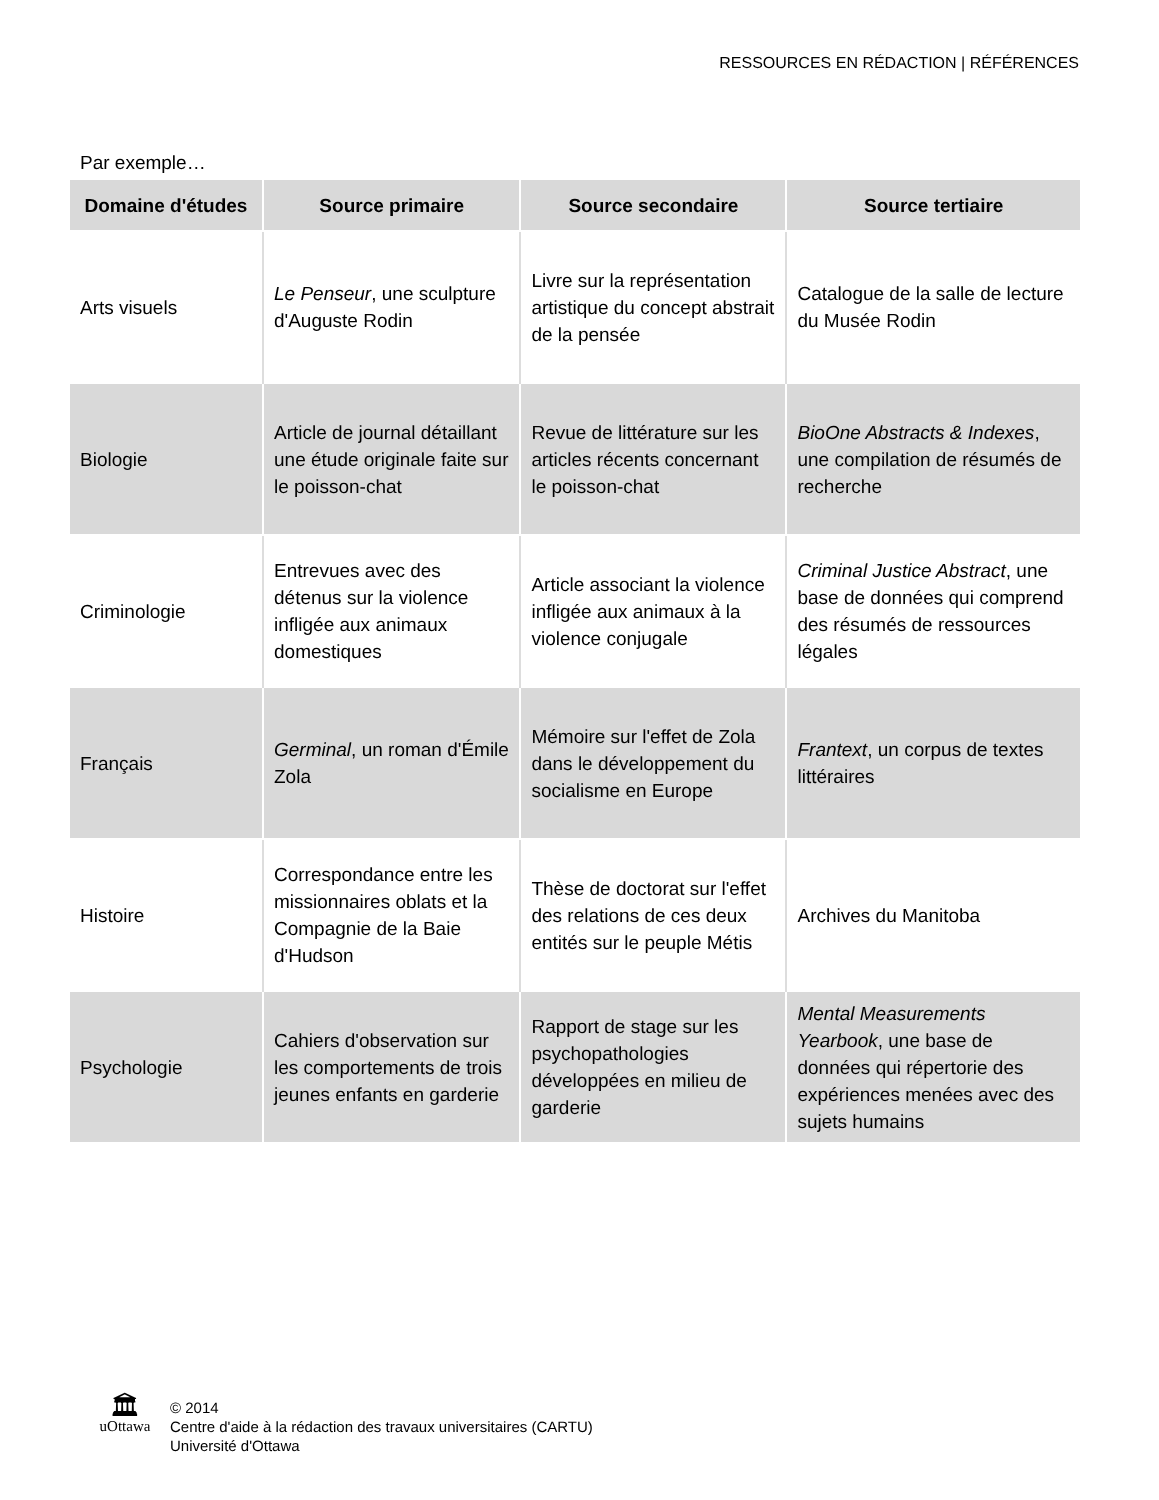RESSOURCES EN RÉDACTION | RÉFÉRENCES
Par exemple…
| Domaine d'études | Source primaire | Source secondaire | Source tertiaire |
| --- | --- | --- | --- |
| Arts visuels | Le Penseur , une sculpture d'Auguste Rodin | Livre sur la représentation artistique du concept abstrait de la pensée | Catalogue de la salle de lecture du Musée Rodin |
| Biologie | Article de journal détaillant une étude originale faite sur le poisson-chat | Revue de littérature sur les articles récents concernant le poisson-chat | BioOne Abstracts & Indexes , une compilation de résumés de recherche |
| Criminologie | Entrevues avec des détenus sur la violence infligée aux animaux domestiques | Article associant la violence infligée aux animaux à la violence conjugale | Criminal Justice Abstract , une base de données qui comprend des résumés de ressources légales |
| Français | Germinal , un roman d'Émile Zola | Mémoire sur l'effet de Zola dans le développement du socialisme en Europe | Frantext , un corpus de textes littéraires |
| Histoire | Correspondance entre les missionnaires oblats et la Compagnie de la Baie d'Hudson | Thèse de doctorat sur l'effet des relations de ces deux entités sur le peuple Métis | Archives du Manitoba |
| Psychologie | Cahiers d'observation sur les comportements de trois jeunes enfants en garderie | Rapport de stage sur les psychopathologies développées en milieu de garderie | Mental Measurements Yearbook , une base de données qui répertorie des expériences menées avec des sujets humains |
🏛
uOttawa
© 2014
Centre d'aide à la rédaction des travaux universitaires (CARTU)
Université d'Ottawa